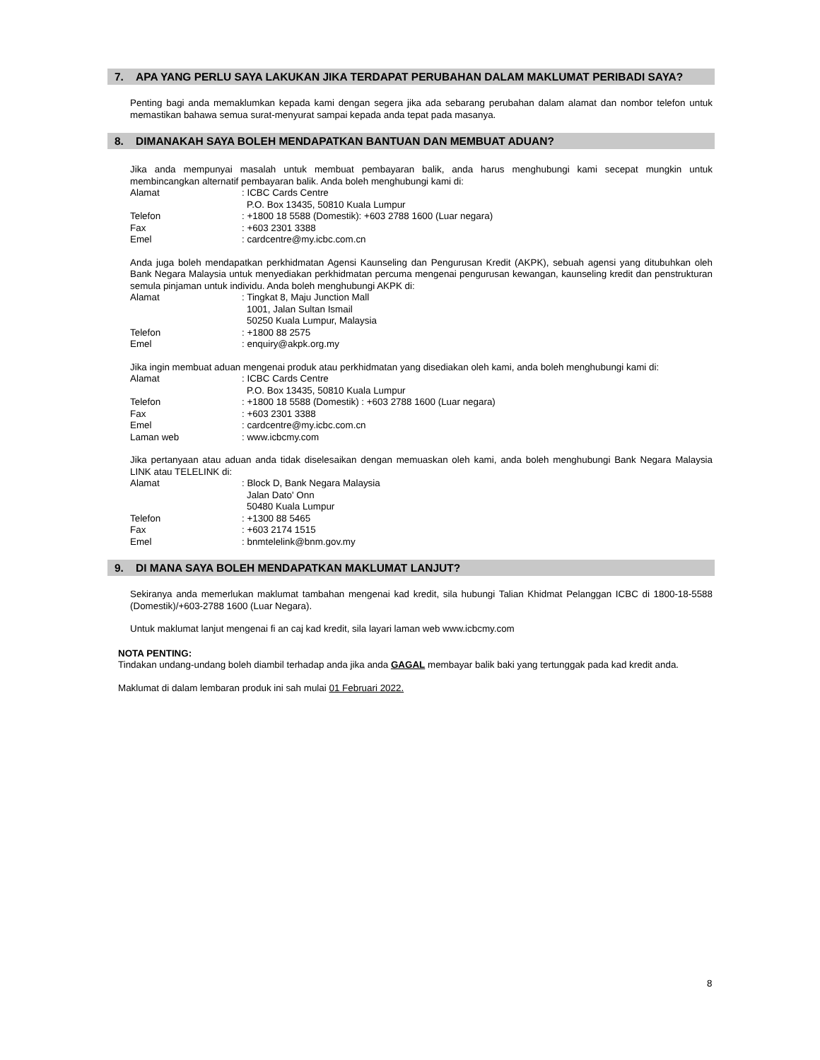7. APA YANG PERLU SAYA LAKUKAN JIKA TERDAPAT PERUBAHAN DALAM MAKLUMAT PERIBADI SAYA?
Penting bagi anda memaklumkan kepada kami dengan segera jika ada sebarang perubahan dalam alamat dan nombor telefon untuk memastikan bahawa semua surat-menyurat sampai kepada anda tepat pada masanya.
8. DIMANAKAH SAYA BOLEH MENDAPATKAN BANTUAN DAN MEMBUAT ADUAN?
Jika anda mempunyai masalah untuk membuat pembayaran balik, anda harus menghubungi kami secepat mungkin untuk membincangkan alternatif pembayaran balik. Anda boleh menghubungi kami di:
Alamat: ICBC Cards Centre
P.O. Box 13435, 50810 Kuala Lumpur
Telefon: +1800 18 5588 (Domestik): +603 2788 1600 (Luar negara)
Fax: +603 2301 3388
Emel: cardcentre@my.icbc.com.cn
Anda juga boleh mendapatkan perkhidmatan Agensi Kaunseling dan Pengurusan Kredit (AKPK), sebuah agensi yang ditubuhkan oleh Bank Negara Malaysia untuk menyediakan perkhidmatan percuma mengenai pengurusan kewangan, kaunseling kredit dan penstrukturan semula pinjaman untuk individu. Anda boleh menghubungi AKPK di:
Alamat: Tingkat 8, Maju Junction Mall
1001, Jalan Sultan Ismail
50250 Kuala Lumpur, Malaysia
Telefon: +1800 88 2575
Emel: enquiry@akpk.org.my
Jika ingin membuat aduan mengenai produk atau perkhidmatan yang disediakan oleh kami, anda boleh menghubungi kami di:
Alamat: ICBC Cards Centre
P.O. Box 13435, 50810 Kuala Lumpur
Telefon: +1800 18 5588 (Domestik) : +603 2788 1600 (Luar negara)
Fax: +603 2301 3388
Emel: cardcentre@my.icbc.com.cn
Laman web: www.icbcmy.com
Jika pertanyaan atau aduan anda tidak diselesaikan dengan memuaskan oleh kami, anda boleh menghubungi Bank Negara Malaysia LINK atau TELELINK di:
Alamat: Block D, Bank Negara Malaysia
Jalan Dato' Onn
50480 Kuala Lumpur
Telefon: +1300 88 5465
Fax: +603 2174 1515
Emel: bnmtelelink@bnm.gov.my
9. DI MANA SAYA BOLEH MENDAPATKAN MAKLUMAT LANJUT?
Sekiranya anda memerlukan maklumat tambahan mengenai kad kredit, sila hubungi Talian Khidmat Pelanggan ICBC di 1800-18-5588 (Domestik)/+603-2788 1600 (Luar Negara).
Untuk maklumat lanjut mengenai fi an caj kad kredit, sila layari laman web www.icbcmy.com
NOTA PENTING:
Tindakan undang-undang boleh diambil terhadap anda jika anda GAGAL membayar balik baki yang tertunggak pada kad kredit anda.
Maklumat di dalam lembaran produk ini sah mulai 01 Februari 2022.
8